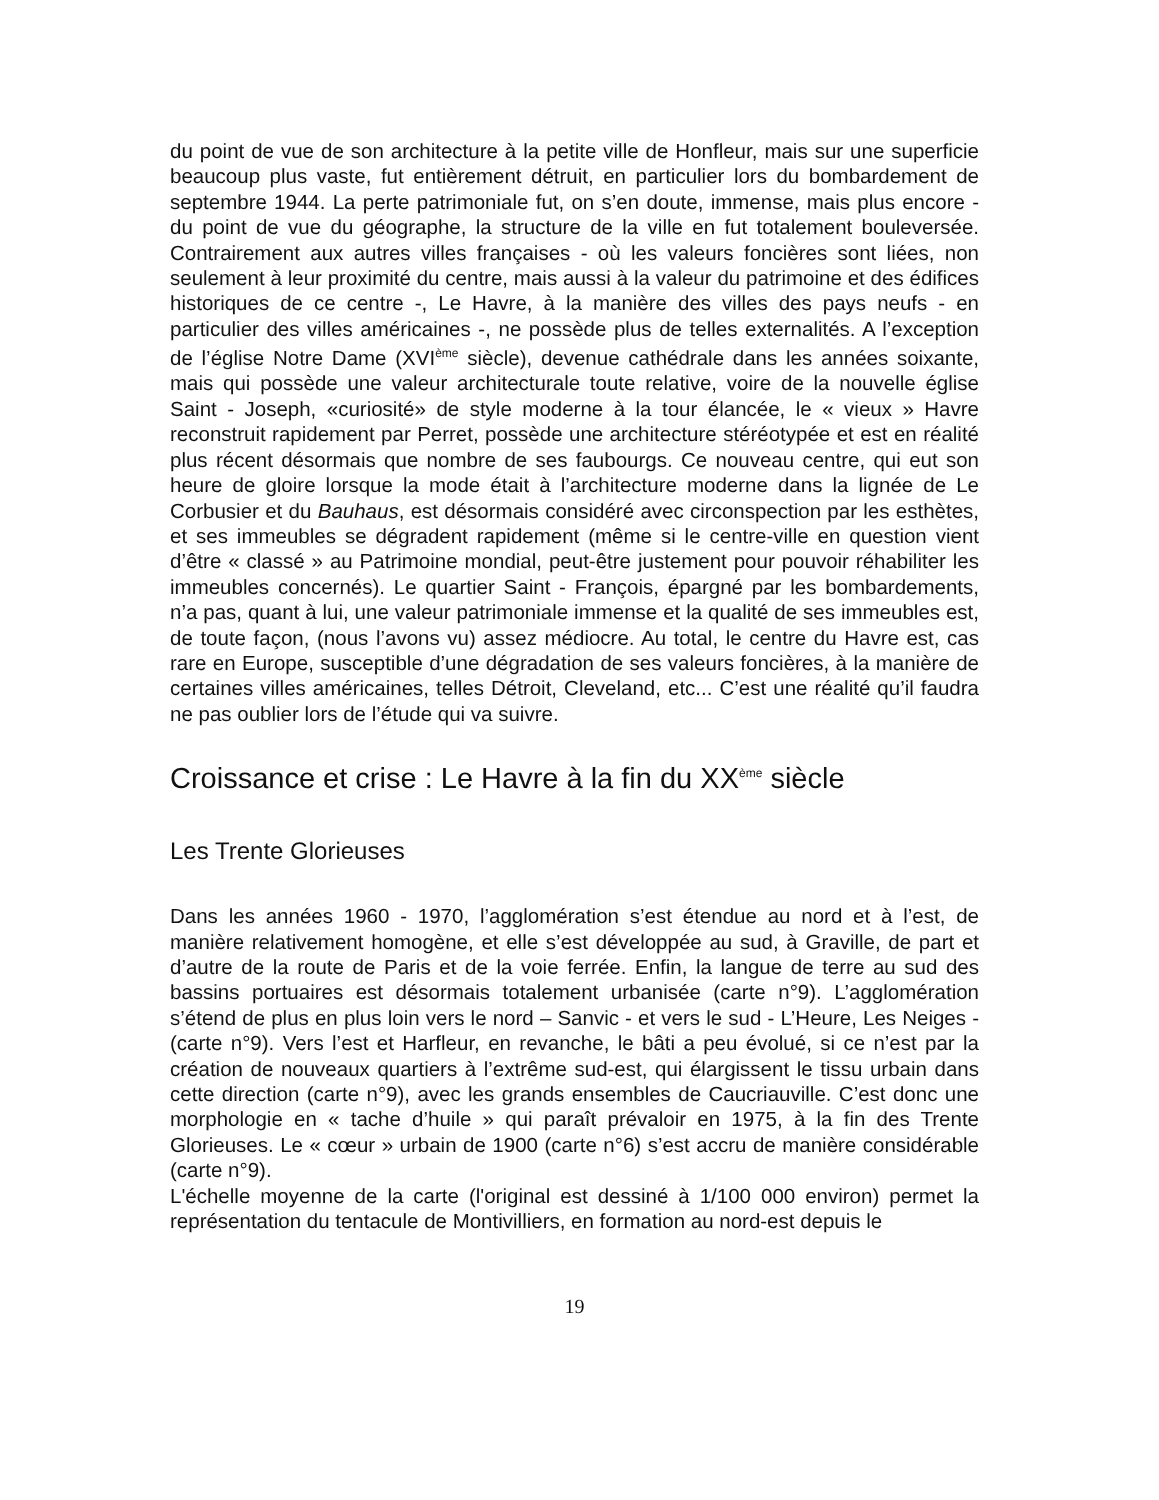du point de vue de son architecture à la petite ville de Honfleur, mais sur une superficie beaucoup plus vaste, fut entièrement détruit, en particulier lors du bombardement de septembre 1944. La perte patrimoniale fut, on s’en doute, immense, mais plus encore - du point de vue du géographe, la structure de la ville en fut totalement bouleversée. Contrairement aux autres villes françaises - où les valeurs foncières sont liées, non seulement à leur proximité du centre, mais aussi à la valeur du patrimoine et des édifices historiques de ce centre -, Le Havre, à la manière des villes des pays neufs - en particulier des villes américaines -, ne possède plus de telles externalités. A l’exception de l’église Notre Dame (XVI<sup>ème</sup> siècle), devenue cathédrale dans les années soixante, mais qui possède une valeur architecturale toute relative, voire de la nouvelle église Saint - Joseph, «curiosité» de style moderne à la tour élancée, le « vieux » Havre reconstruit rapidement par Perret, possède une architecture stéréotypée et est en réalité plus récent désormais que nombre de ses faubourgs. Ce nouveau centre, qui eut son heure de gloire lorsque la mode était à l’architecture moderne dans la lignée de Le Corbusier et du Bauhaus, est désormais considéré avec circonspection par les esthètes, et ses immeubles se dégradent rapidement (même si le centre-ville en question vient d’être « classé » au Patrimoine mondial, peut-être justement pour pouvoir réhabiliter les immeubles concernés). Le quartier Saint - François, épargné par les bombardements, n’a pas, quant à lui, une valeur patrimoniale immense et la qualité de ses immeubles est, de toute façon, (nous l’avons vu) assez médiocre. Au total, le centre du Havre est, cas rare en Europe, susceptible d’une dégradation de ses valeurs foncières, à la manière de certaines villes américaines, telles Détroit, Cleveland, etc... C’est une réalité qu’il faudra ne pas oublier lors de l’étude qui va suivre.
Croissance et crise : Le Havre à la fin du XX<sup>ème</sup> siècle
Les Trente Glorieuses
Dans les années 1960 - 1970, l’agglomération s’est étendue au nord et à l’est, de manière relativement homogène, et elle s’est développée au sud, à Graville, de part et d’autre de la route de Paris et de la voie ferrée. Enfin, la langue de terre au sud des bassins portuaires est désormais totalement urbanisée (carte n°9). L’agglomération s’étend de plus en plus loin vers le nord – Sanvic - et vers le sud - L’Heure, Les Neiges - (carte n°9). Vers l’est et Harfleur, en revanche, le bâti a peu évolué, si ce n’est par la création de nouveaux quartiers à l’extrême sud-est, qui élargissent le tissu urbain dans cette direction (carte n°9), avec les grands ensembles de Caucriauville. C’est donc une morphologie en « tache d’huile » qui paraît prévaloir en 1975, à la fin des Trente Glorieuses. Le « cœur » urbain de 1900 (carte n°6) s’est accru de manière considérable (carte n°9).
L'échelle moyenne de la carte (l'original est dessiné à 1/100 000 environ) permet la représentation du tentacule de Montivilliers, en formation au nord-est depuis le
19